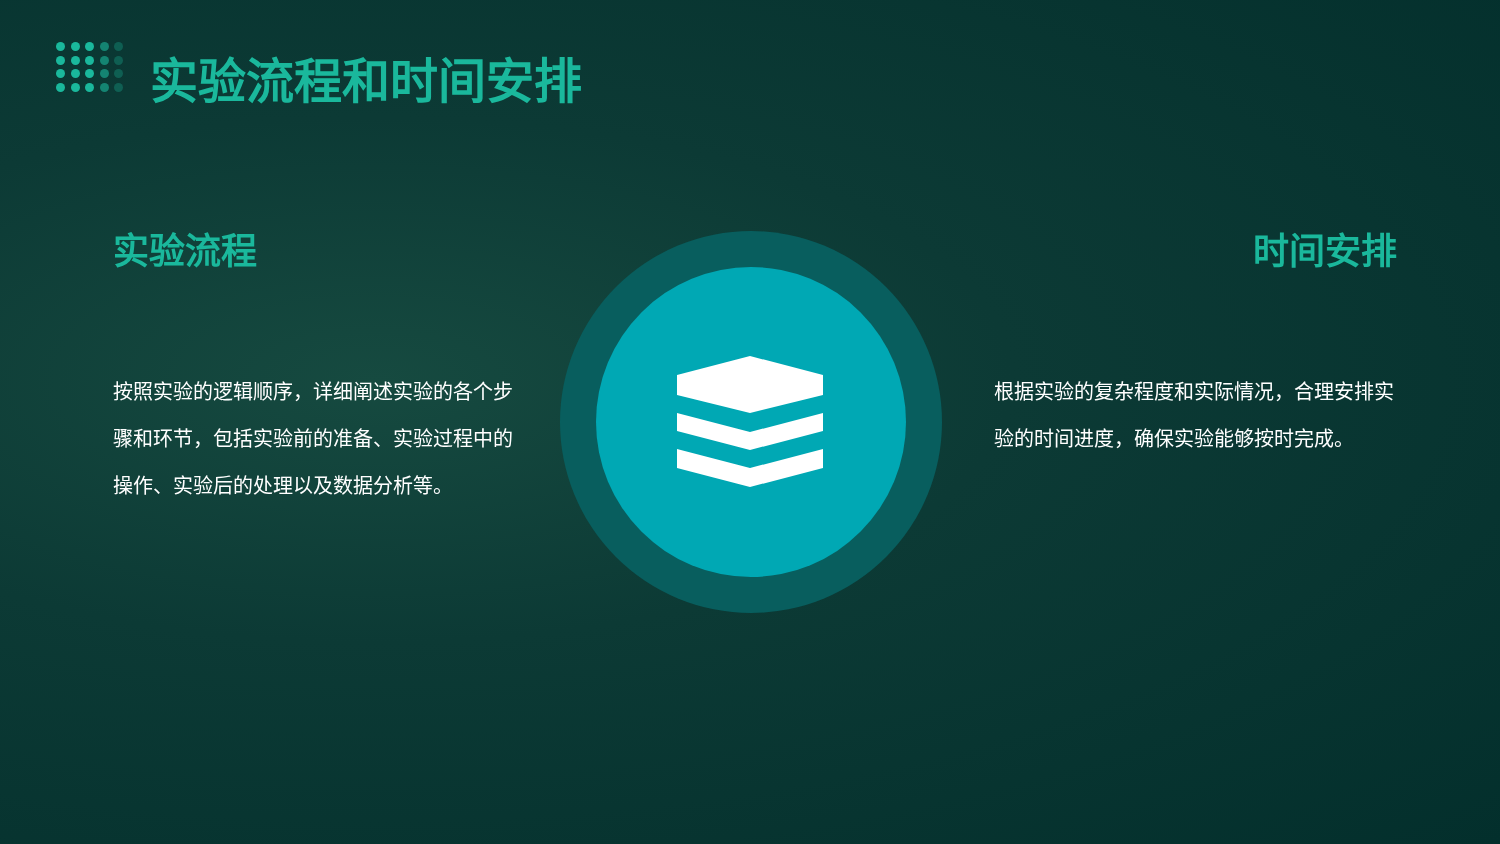实验流程和时间安排
实验流程
按照实验的逻辑顺序，详细阐述实验的各个步骤和环节，包括实验前的准备、实验过程中的操作、实验后的处理以及数据分析等。
时间安排
根据实验的复杂程度和实际情况，合理安排实验的时间进度，确保实验能够按时完成。